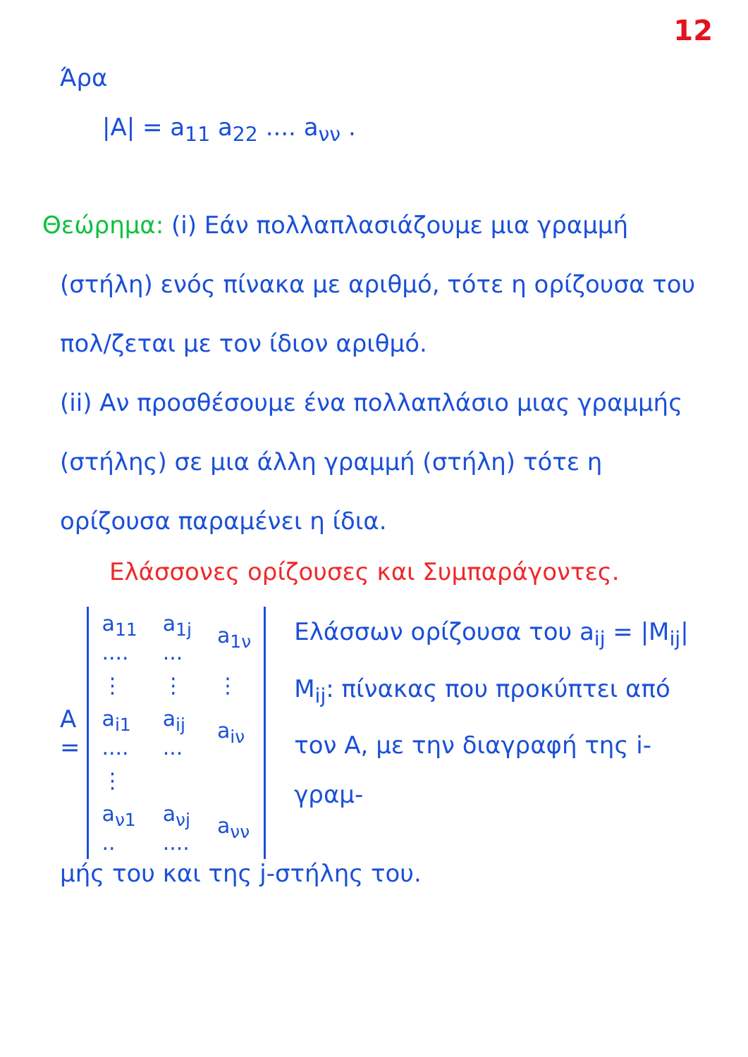12
Άρα
|A| = a<sub>11</sub> a<sub>22</sub> .... a<sub>νν</sub> .
Θεώρημα: (i) Εάν πολλαπλασιάζουμε μια γραμμή (στήλη) ενός πίνακα με αριθμό, τότε η ορίζουσα του πολ/ζεται με τον ίδιον αριθμό.
(ii) Αν προσθέσουμε ένα πολλαπλάσιο μιας γραμμής (στήλης) σε μια άλλη γραμμή (στήλη) τότε η ορίζουσα παραμένει η ίδια.
Ελάσσονες ορίζουσες και Συμπαράγοντες.
A =
| a<sub>11</sub> .... | a<sub>1j</sub> ... | a<sub>1ν</sub> |
| ⋮ | ⋮ | ⋮ |
| a<sub>i1</sub> .... | a<sub>ij</sub> ... | a<sub>iν</sub> |
| ⋮ | | |
| a<sub>ν1</sub> .. | a<sub>νj</sub> .... | a<sub>νν</sub> |
Ελάσσων ορίζουσα του a<sub>ij</sub> = |M<sub>ij</sub>|
M<sub>ij</sub>: πίνακας που προκύπτει από τον A, με την διαγραφή της i-γραμ-
μής του και της j-στήλης του.